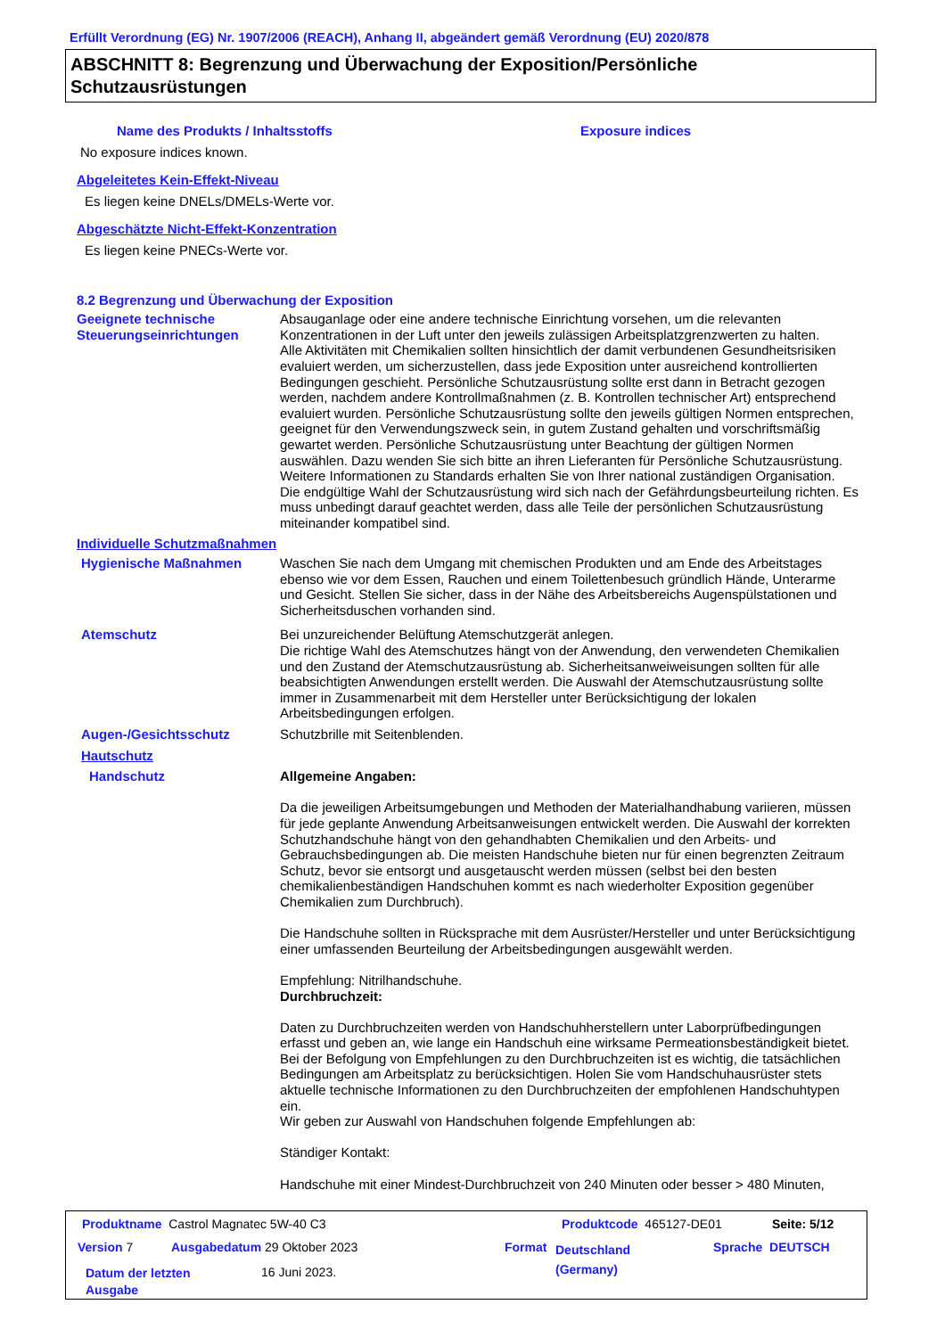Erfüllt Verordnung (EG) Nr. 1907/2006 (REACH), Anhang II, abgeändert gemäß Verordnung (EU) 2020/878
ABSCHNITT 8: Begrenzung und Überwachung der Exposition/Persönliche Schutzausrüstungen
Name des Produkts / Inhaltsstoffs Exposure indices
No exposure indices known.
Abgeleitetes Kein-Effekt-Niveau
Es liegen keine DNELs/DMELs-Werte vor.
Abgeschätzte Nicht-Effekt-Konzentration
Es liegen keine PNECs-Werte vor.
8.2 Begrenzung und Überwachung der Exposition
Geeignete technische Steuerungseinrichtungen
Absauganlage oder eine andere technische Einrichtung vorsehen, um die relevanten Konzentrationen in der Luft unter den jeweils zulässigen Arbeitsplatzgrenzwerten zu halten.
Alle Aktivitäten mit Chemikalien sollten hinsichtlich der damit verbundenen Gesundheitsrisiken evaluiert werden, um sicherzustellen, dass jede Exposition unter ausreichend kontrollierten Bedingungen geschieht. Persönliche Schutzausrüstung sollte erst dann in Betracht gezogen werden, nachdem andere Kontrollmaßnahmen (z. B. Kontrollen technischer Art) entsprechend evaluiert wurden. Persönliche Schutzausrüstung sollte den jeweils gültigen Normen entsprechen, geeignet für den Verwendungszweck sein, in gutem Zustand gehalten und vorschriftsmäßig gewartet werden. Persönliche Schutzausrüstung unter Beachtung der gültigen Normen auswählen. Dazu wenden Sie sich bitte an ihren Lieferanten für Persönliche Schutzausrüstung. Weitere Informationen zu Standards erhalten Sie von Ihrer national zuständigen Organisation.
Die endgültige Wahl der Schutzausrüstung wird sich nach der Gefährdungsbeurteilung richten. Es muss unbedingt darauf geachtet werden, dass alle Teile der persönlichen Schutzausrüstung miteinander kompatibel sind.
Individuelle Schutzmaßnahmen
Hygienische Maßnahmen Waschen Sie nach dem Umgang mit chemischen Produkten und am Ende des Arbeitstages ebenso wie vor dem Essen, Rauchen und einem Toilettenbesuch gründlich Hände, Unterarme und Gesicht. Stellen Sie sicher, dass in der Nähe des Arbeitsbereichs Augenspülstationen und Sicherheitsduschen vorhanden sind.
Atemschutz Bei unzureichender Belüftung Atemschutzgerät anlegen.
Die richtige Wahl des Atemschutzes hängt von der Anwendung, den verwendeten Chemikalien und den Zustand der Atemschutzausrüstung ab. Sicherheitsanweiweisungen sollten für alle beabsichtigten Anwendungen erstellt werden. Die Auswahl der Atemschutzausrüstung sollte immer in Zusammenarbeit mit dem Hersteller unter Berücksichtigung der lokalen Arbeitsbedingungen erfolgen.
Augen-/Gesichtsschutz Schutzbrille mit Seitenblenden.
Hautschutz
Handschutz Allgemeine Angaben:
Da die jeweiligen Arbeitsumgebungen und Methoden der Materialhandhabung variieren, müssen für jede geplante Anwendung Arbeitsanweisungen entwickelt werden. Die Auswahl der korrekten Schutzhandschuhe hängt von den gehandhabten Chemikalien und den Arbeits- und Gebrauchsbedingungen ab. Die meisten Handschuhe bieten nur für einen begrenzten Zeitraum Schutz, bevor sie entsorgt und ausgetauscht werden müssen (selbst bei den besten chemikalienbeständigen Handschuhen kommt es nach wiederholter Exposition gegenüber Chemikalien zum Durchbruch).
Die Handschuhe sollten in Rücksprache mit dem Ausrüster/Hersteller und unter Berücksichtigung einer umfassenden Beurteilung der Arbeitsbedingungen ausgewählt werden.
Empfehlung: Nitrilhandschuhe.
Durchbruchzeit:
Daten zu Durchbruchzeiten werden von Handschuhherstellern unter Laborprüfbedingungen erfasst und geben an, wie lange ein Handschuh eine wirksame Permeationsbeständigkeit bietet. Bei der Befolgung von Empfehlungen zu den Durchbruchzeiten ist es wichtig, die tatsächlichen Bedingungen am Arbeitsplatz zu berücksichtigen. Holen Sie vom Handschuhausrüster stets aktuelle technische Informationen zu den Durchbruchzeiten der empfohlenen Handschuhtypen ein.
Wir geben zur Auswahl von Handschuhen folgende Empfehlungen ab:
Ständiger Kontakt:
Handschuhe mit einer Mindest-Durchbruchzeit von 240 Minuten oder besser > 480 Minuten,
Produktname Castrol Magnatec 5W-40 C3
Produktcode 465127-DE01 Seite: 5/12
Version 7 Ausgabedatum 29 Oktober 2023 Format
Deutschland
(Germany)
Sprache DEUTSCH
Datum der letzten
Ausgabe
16 Juni 2023.